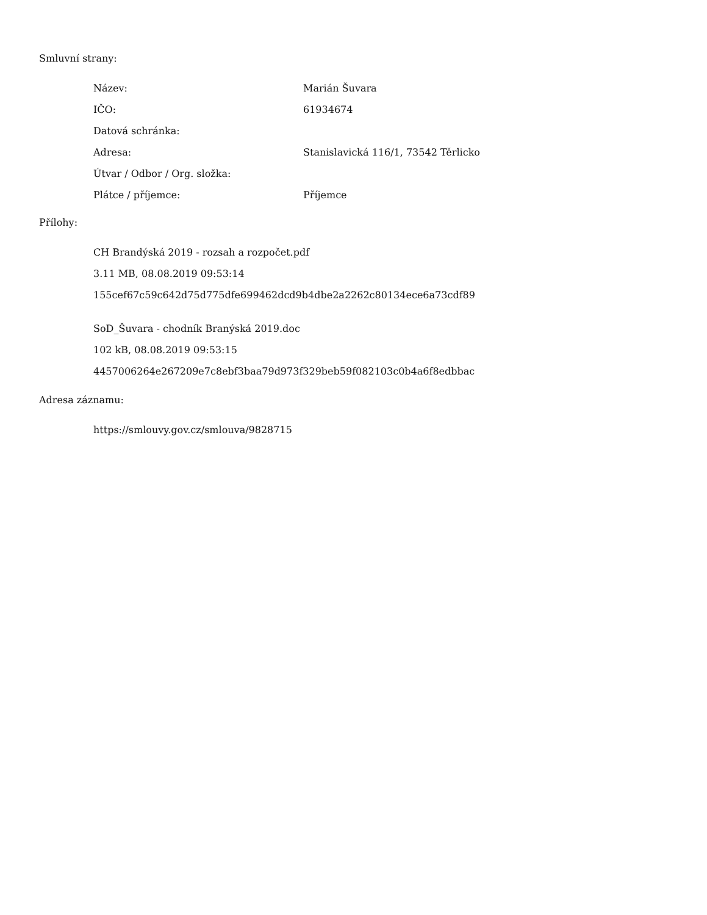Smluvní strany:
| Název: | Marián Šuvara |
| IČO: | 61934674 |
| Datová schránka: | |
| Adresa: | Stanislavická 116/1, 73542 Těrlicko |
| Útvar / Odbor / Org. složka: | |
| Plátce / příjemce: | Příjemce |
Přílohy:
CH Brandýská 2019 - rozsah a rozpočet.pdf
3.11 MB, 08.08.2019 09:53:14
155cef67c59c642d75d775dfe699462dcd9b4dbe2a2262c80134ece6a73cdf89
SoD_Šuvara - chodník Branýská 2019.doc
102 kB, 08.08.2019 09:53:15
4457006264e267209e7c8ebf3baa79d973f329beb59f082103c0b4a6f8edbbac
Adresa záznamu:
https://smlouvy.gov.cz/smlouva/9828715